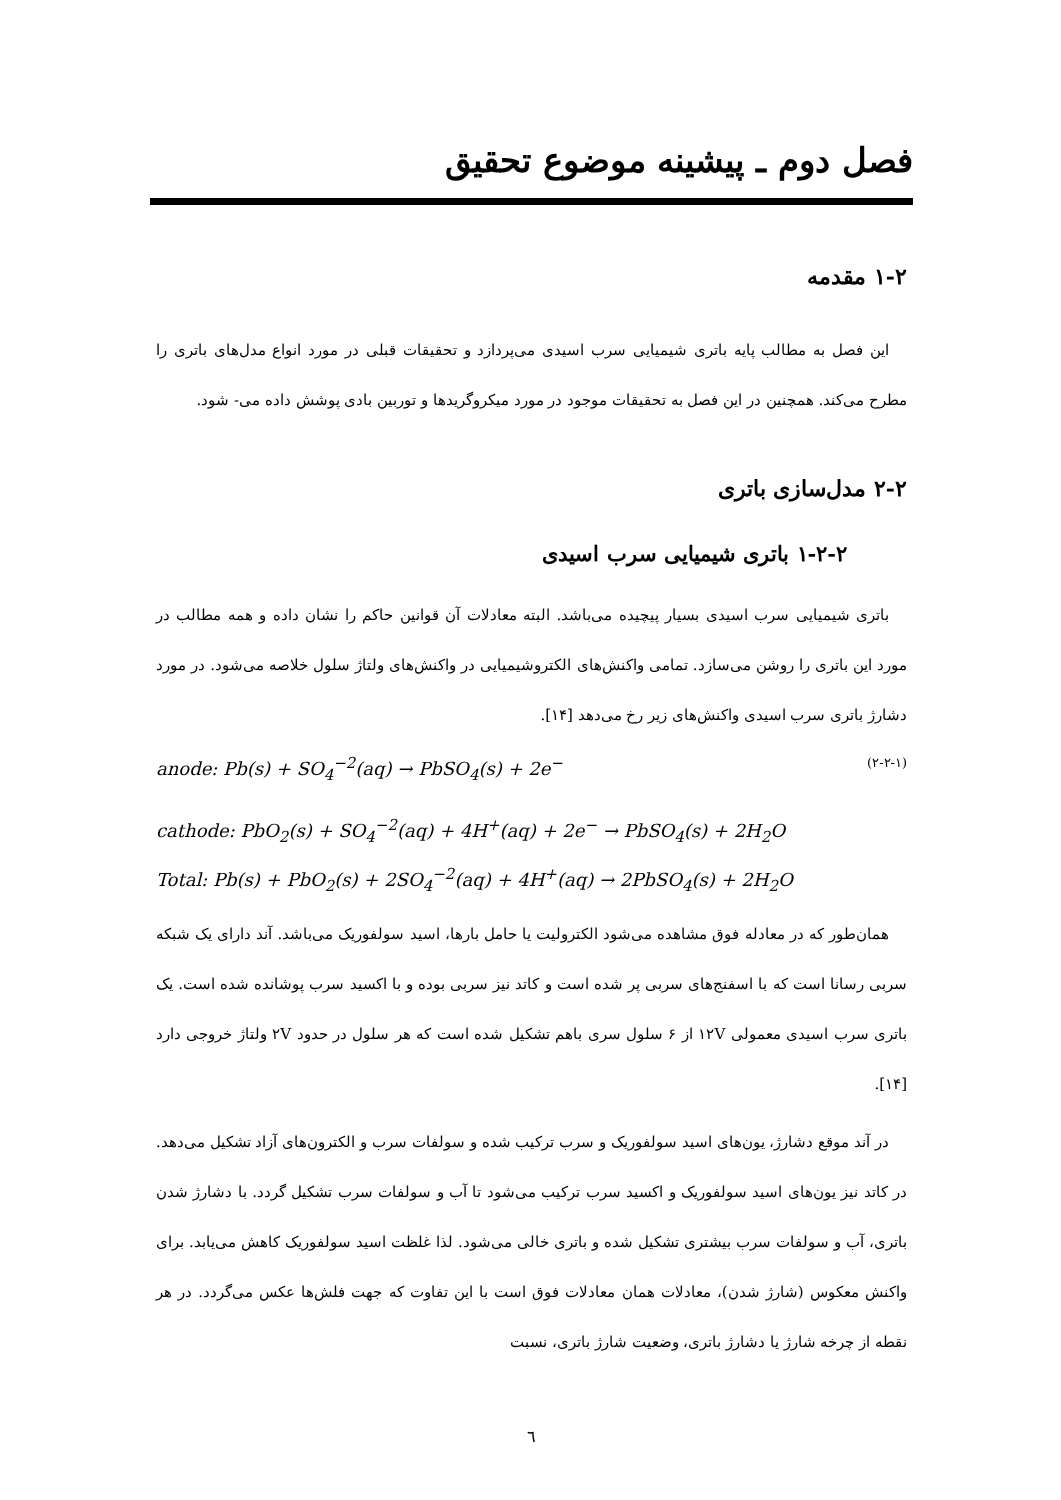فصل دوم ـ پیشینه موضوع تحقیق
۱-۲ مقدمه
این فصل به مطالب پایه باتری شیمیایی سرب اسیدی می‌پردازد و تحقیقات قبلی در مورد انواع مدل‌های باتری را مطرح می‌کند. همچنین در این فصل به تحقیقات موجود در مورد میکروگریدها و توربین بادی پوشش داده می- شود.
۲-۲ مدل‌سازی باتری
۱-۲-۲ باتری شیمیایی سرب اسیدی
باتری شیمیایی سرب اسیدی بسیار پیچیده می‌باشد. البته معادلات آن قوانین حاکم را نشان داده و همه مطالب در مورد این باتری را روشن می‌سازد. تمامی واکنش‌های الکتروشیمیایی در واکنش‌های ولتاژ سلول خلاصه می‌شود. در مورد دشارژ باتری سرب اسیدی واکنش‌های زیر رخ می‌دهد [۱۴].
anode: Pb(s) + SO<sub>4</sub><sup>−2</sup>(aq) → PbSO<sub>4</sub>(s) + 2e<sup>−</sup> (۲-۲-۱)
cathode: PbO<sub>2</sub>(s) + SO<sub>4</sub><sup>−2</sup>(aq) + 4H<sup>+</sup>(aq) + 2e<sup>−</sup> → PbSO<sub>4</sub>(s) + 2H<sub>2</sub>O
Total: Pb(s) + PbO<sub>2</sub>(s) + 2SO<sub>4</sub><sup>−2</sup>(aq) + 4H<sup>+</sup>(aq) → 2PbSO<sub>4</sub>(s) + 2H<sub>2</sub>O
همان‌طور که در معادله فوق مشاهده می‌شود الکترولیت یا حامل بارها، اسید سولفوریک می‌باشد. آند دارای یک شبکه سربی رسانا است که با اسفنج‌های سربی پر شده است و کاتد نیز سربی بوده و با اکسید سرب پوشانده شده است. یک باتری سرب اسیدی معمولی ۱۲V از ۶ سلول سری باهم تشکیل شده است که هر سلول در حدود ۲V ولتاژ خروجی دارد [۱۴].
در آند موقع دشارژ، یون‌های اسید سولفوریک و سرب ترکیب شده و سولفات سرب و الکترون‌های آزاد تشکیل می‌دهد. در کاتد نیز یون‌های اسید سولفوریک و اکسید سرب ترکیب می‌شود تا آب و سولفات سرب تشکیل گردد. با دشارژ شدن باتری، آب و سولفات سرب بیشتری تشکیل شده و باتری خالی می‌شود. لذا غلظت اسید سولفوریک کاهش می‌یابد. برای واکنش معکوس (شارژ شدن)، معادلات همان معادلات فوق است با این تفاوت که جهت فلش‌ها عکس می‌گردد. در هر نقطه از چرخه شارژ یا دشارژ باتری، وضعیت شارژ باتری، نسبت
٦